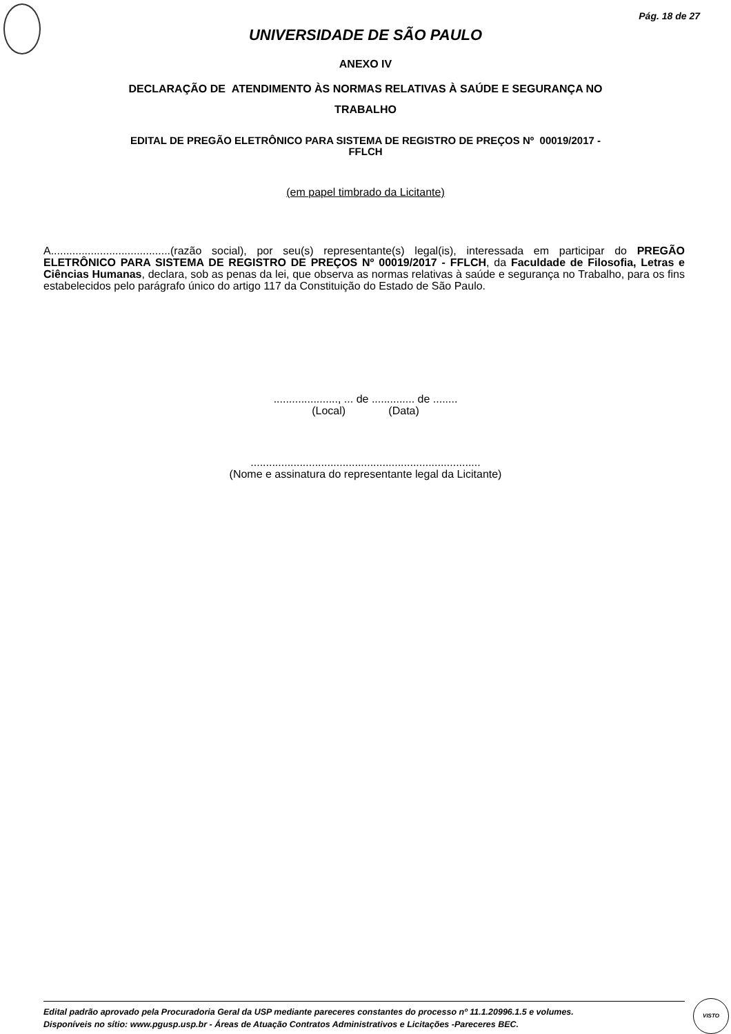Pág. 18 de 27
UNIVERSIDADE DE SÃO PAULO
ANEXO IV
DECLARAÇÃO DE ATENDIMENTO ÀS NORMAS RELATIVAS À SAÚDE E SEGURANÇA NO
TRABALHO
EDITAL DE PREGÃO ELETRÔNICO PARA SISTEMA DE REGISTRO DE PREÇOS Nº 00019/2017 -
FFLCH
(em papel timbrado da Licitante)
A.......................................(razão social), por seu(s) representante(s) legal(is), interessada em participar do PREGÃO ELETRÔNICO PARA SISTEMA DE REGISTRO DE PREÇOS Nº 00019/2017 - FFLCH, da Faculdade de Filosofia, Letras e Ciências Humanas, declara, sob as penas da lei, que observa as normas relativas à saúde e segurança no Trabalho, para os fins estabelecidos pelo parágrafo único do artigo 117 da Constituição do Estado de São Paulo.
....................., ... de .............. de ........
(Local) (Data)
...........................................................................
(Nome e assinatura do representante legal da Licitante)
Edital padrão aprovado pela Procuradoria Geral da USP mediante pareceres constantes do processo nº 11.1.20996.1.5 e volumes.
Disponíveis no sítio: www.pgusp.usp.br - Áreas de Atuação Contratos Administrativos e Licitações -Pareceres BEC.
VISTO